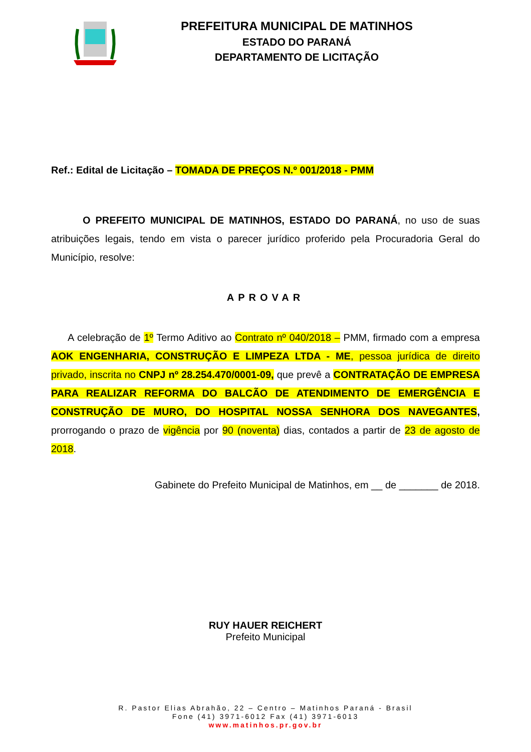PREFEITURA MUNICIPAL DE MATINHOS
ESTADO DO PARANÁ
DEPARTAMENTO DE LICITAÇÃO
Ref.: Edital de Licitação – TOMADA DE PREÇOS N.º 001/2018 - PMM
O PREFEITO MUNICIPAL DE MATINHOS, ESTADO DO PARANÁ, no uso de suas atribuições legais, tendo em vista o parecer jurídico proferido pela Procuradoria Geral do Município, resolve:
APROVAR
A celebração de 1º Termo Aditivo ao Contrato nº 040/2018 – PMM, firmado com a empresa AOK ENGENHARIA, CONSTRUÇÃO E LIMPEZA LTDA - ME, pessoa jurídica de direito privado, inscrita no CNPJ nº 28.254.470/0001-09, que prevê a CONTRATAÇÃO DE EMPRESA PARA REALIZAR REFORMA DO BALCÃO DE ATENDIMENTO DE EMERGÊNCIA E CONSTRUÇÃO DE MURO, DO HOSPITAL NOSSA SENHORA DOS NAVEGANTES, prorrogando o prazo de vigência por 90 (noventa) dias, contados a partir de 23 de agosto de 2018.
Gabinete do Prefeito Municipal de Matinhos, em __ de _______ de 2018.
RUY HAUER REICHERT
Prefeito Municipal
R. Pastor Elias Abrahão, 22 – Centro – Matinhos Paraná - Brasil
Fone (41) 3971-6012 Fax (41) 3971-6013
www.matinhos.pr.gov.br